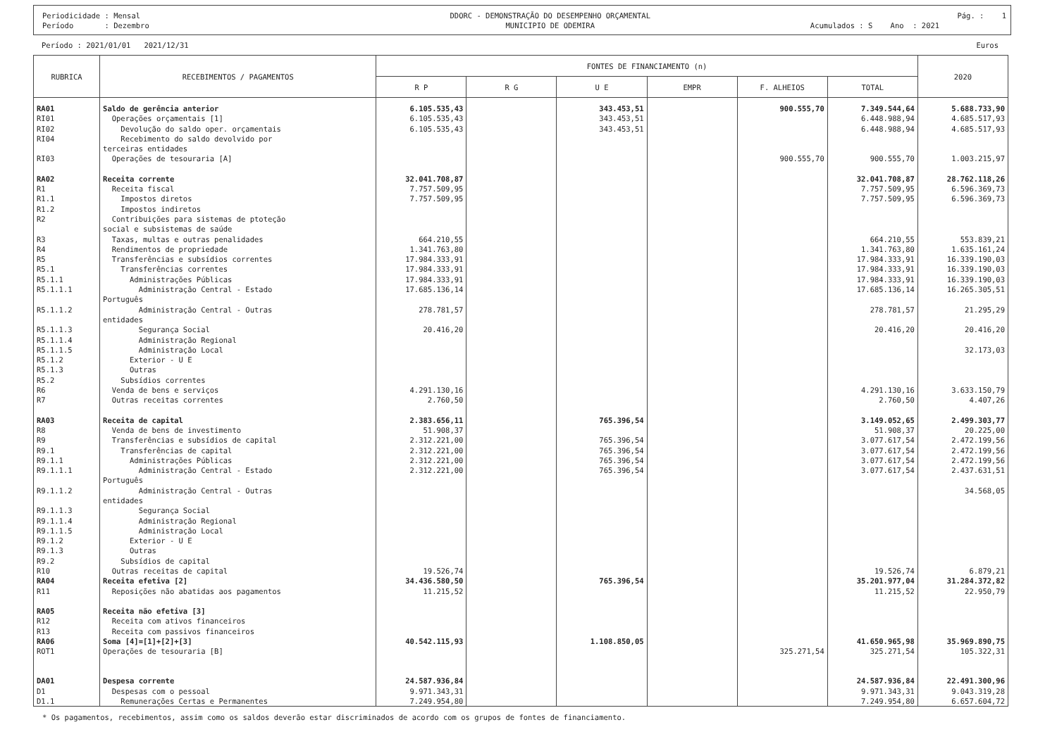Periodicidade : Mensal Período : Dezembro
DDORC - DEMONSTRAÇÃO DO DESEMPENHO ORÇAMENTAL MUNICIPIO DE ODEMIRA
Pág. : 1 Acumulados : S Ano : 2021
Período : 2021/01/01 2021/12/31 Euros
| RUBRICA | RECEBIMENTOS / PAGAMENTOS | FONTES DE FINANCIAMENTO (n) | | | | | | 2020 |
| --- | --- | --- | --- | --- | --- | --- | --- | --- |
| | | R P | R G | U E | EMPR | F. ALHEIOS | TOTAL | |
| RA01 | Saldo de gerência anterior | 6.105.535,43 | | 343.453,51 | | 900.555,70 | 7.349.544,64 | 5.688.733,90 |
| RI01 | Operações orçamentais [1] | 6.105.535,43 | | 343.453,51 | | | 6.448.988,94 | 4.685.517,93 |
| RI02 | Devolução do saldo oper. orçamentais | 6.105.535,43 | | 343.453,51 | | | 6.448.988,94 | 4.685.517,93 |
| RI04 | Recebimento do saldo devolvido por terceiras entidades | | | | | | | |
| RI03 | Operações de tesouraria [A] | | | | | 900.555,70 | 900.555,70 | 1.003.215,97 |
| RA02 | Receita corrente | 32.041.708,87 | | | | | 32.041.708,87 | 28.762.118,26 |
| R1 | Receita fiscal | 7.757.509,95 | | | | | 7.757.509,95 | 6.596.369,73 |
| R1.1 | Impostos diretos | 7.757.509,95 | | | | | 7.757.509,95 | 6.596.369,73 |
| R1.2 | Impostos indiretos | | | | | | | |
| R2 | Contribuições para sistemas de ptoteção social e subsistemas de saúde | | | | | | | |
| R3 | Taxas, multas e outras penalidades | 664.210,55 | | | | | 664.210,55 | 553.839,21 |
| R4 | Rendimentos de propriedade | 1.341.763,80 | | | | | 1.341.763,80 | 1.635.161,24 |
| R5 | Transferências e subsídios correntes | 17.984.333,91 | | | | | 17.984.333,91 | 16.339.190,03 |
| R5.1 | Transferências correntes | 17.984.333,91 | | | | | 17.984.333,91 | 16.339.190,03 |
| R5.1.1 | Administrações Públicas | 17.984.333,91 | | | | | 17.984.333,91 | 16.339.190,03 |
| R5.1.1.1 | Administração Central - Estado Português | 17.685.136,14 | | | | | 17.685.136,14 | 16.265.305,51 |
| R5.1.1.2 | Administração Central - Outras entidades | 278.781,57 | | | | | 278.781,57 | 21.295,29 |
| R5.1.1.3 | Segurança Social | 20.416,20 | | | | | 20.416,20 | 20.416,20 |
| R5.1.1.4 | Administração Regional | | | | | | | |
| R5.1.1.5 | Administração Local | | | | | | | 32.173,03 |
| R5.1.2 | Exterior - U E | | | | | | | |
| R5.1.3 | Outras | | | | | | | |
| R5.2 | Subsídios correntes | | | | | | | |
| R6 | Venda de bens e serviços | 4.291.130,16 | | | | | 4.291.130,16 | 3.633.150,79 |
| R7 | Outras receitas correntes | 2.760,50 | | | | | 2.760,50 | 4.407,26 |
| RA03 | Receita de capital | 2.383.656,11 | | 765.396,54 | | | 3.149.052,65 | 2.499.303,77 |
| R8 | Venda de bens de investimento | 51.908,37 | | | | | 51.908,37 | 20.225,00 |
| R9 | Transferências e subsídios de capital | 2.312.221,00 | | 765.396,54 | | | 3.077.617,54 | 2.472.199,56 |
| R9.1 | Transferências de capital | 2.312.221,00 | | 765.396,54 | | | 3.077.617,54 | 2.472.199,56 |
| R9.1.1 | Administrações Públicas | 2.312.221,00 | | 765.396,54 | | | 3.077.617,54 | 2.472.199,56 |
| R9.1.1.1 | Administração Central - Estado Português | 2.312.221,00 | | 765.396,54 | | | 3.077.617,54 | 2.437.631,51 |
| R9.1.1.2 | Administração Central - Outras entidades | | | | | | | 34.568,05 |
| R9.1.1.3 | Segurança Social | | | | | | | |
| R9.1.1.4 | Administração Regional | | | | | | | |
| R9.1.1.5 | Administração Local | | | | | | | |
| R9.1.2 | Exterior - U E | | | | | | | |
| R9.1.3 | Outras | | | | | | | |
| R9.2 | Subsídios de capital | | | | | | | |
| R10 | Outras receitas de capital | 19.526,74 | | | | | 19.526,74 | 6.879,21 |
| RA04 | Receita efetiva [2] | 34.436.580,50 | | 765.396,54 | | | 35.201.977,04 | 31.284.372,82 |
| R11 | Reposições não abatidas aos pagamentos | 11.215,52 | | | | | 11.215,52 | 22.950,79 |
| RA05 | Receita não efetiva [3] | | | | | | | |
| R12 | Receita com ativos financeiros | | | | | | | |
| R13 | Receita com passivos financeiros | | | | | | | |
| RA06 | Soma [4]=[1]+[2]+[3] | 40.542.115,93 | | 1.108.850,05 | | | 41.650.965,98 | 35.969.890,75 |
| ROT1 | Operações de tesouraria [B] | | | | | 325.271,54 | 325.271,54 | 105.322,31 |
| DA01 | Despesa corrente | 24.587.936,84 | | | | | 24.587.936,84 | 22.491.300,96 |
| D1 | Despesas com o pessoal | 9.971.343,31 | | | | | 9.971.343,31 | 9.043.319,28 |
| D1.1 | Remunerações Certas e Permanentes | 7.249.954,80 | | | | | 7.249.954,80 | 6.657.604,72 |
* Os pagamentos, recebimentos, assim como os saldos deverão estar discriminados de acordo com os grupos de fontes de financiamento.